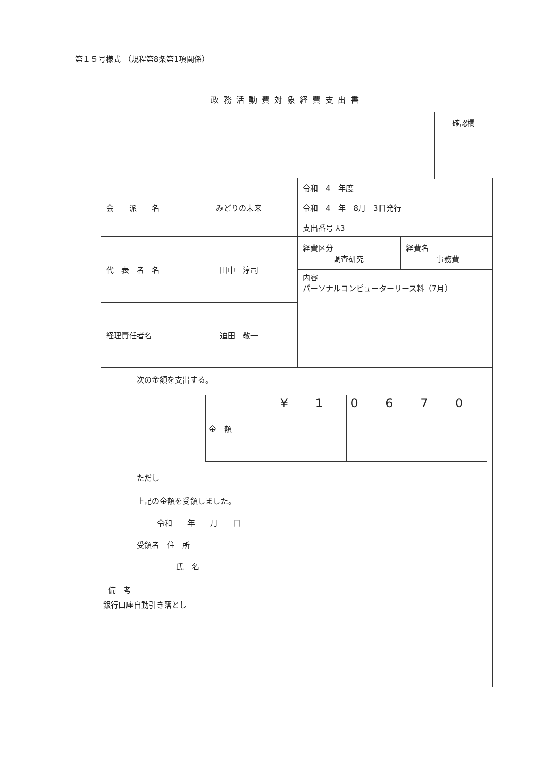第１５号様式 （規程第8条第1項関係）
政務活動費対象経費支出書
| 確認欄 |
| 会 派 名 | みどりの未来 | 令和 4 年度 令和 4 年 8月 3日発行 支出番号 ⅄3 | |
| 代 表 者 名 | 田中 淳司 | 経費区分 調査研究 | 経費名 事務費 |
| | | 内容 パーソナルコンピューターリース料（7月） | |
| 経理責任者名 | 迫田 敬一 | | |
| 次の金額を支出する。 / 金 額 / / ¥ / 1 / 0 / 6 / 7 / 0 / ただし | | | |
| 上記の金額を受領しました。 令和 年 月 日 受領者 住 所 氏 名 | | | |
| 備 考 銀行口座自動引き落とし | | | |